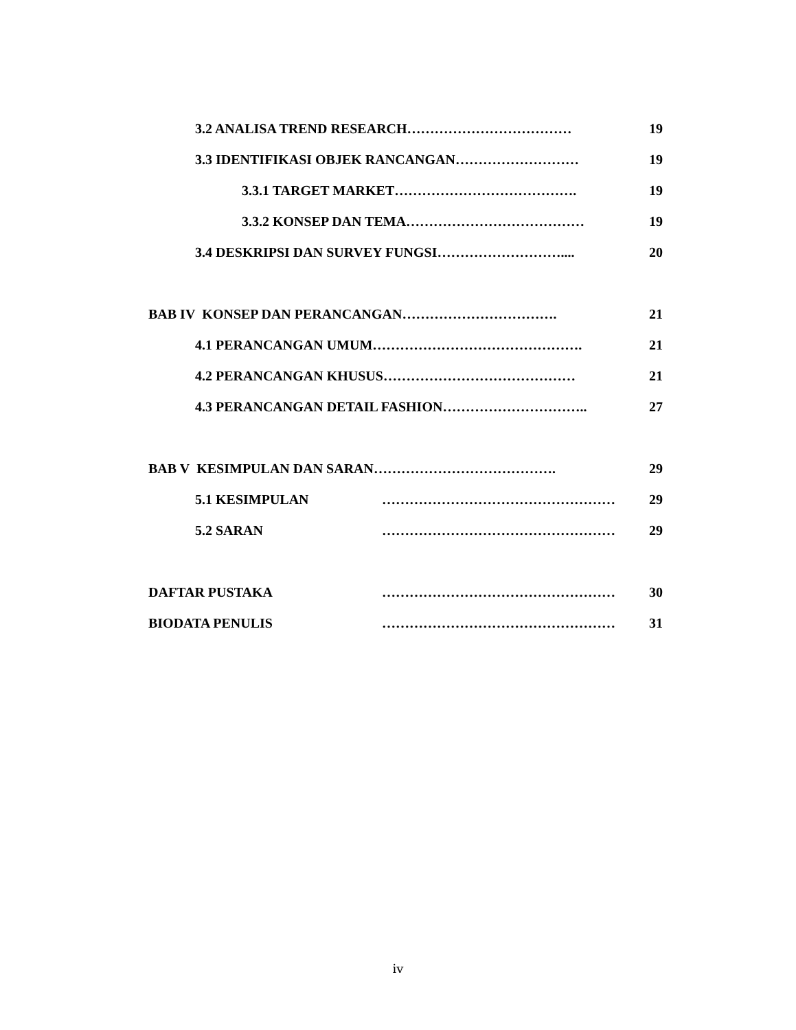3.2 ANALISA TREND RESEARCH……………………………… 19
3.3 IDENTIFIKASI OBJEK RANCANGAN……………………… 19
3.3.1 TARGET MARKET…………………………………. 19
3.3.2 KONSEP DAN TEMA………………………………… 19
3.4 DESKRIPSI DAN SURVEY FUNGSI……………………….... 20
BAB IV KONSEP DAN PERANCANGAN……………………………. 21
4.1 PERANCANGAN UMUM………………………………………. 21
4.2 PERANCANGAN KHUSUS…………………………………… 21
4.3 PERANCANGAN DETAIL FASHION………………………….. 27
BAB V KESIMPULAN DAN SARAN…………………………………. 29
5.1 KESIMPULAN …………………………………………… 29
5.2 SARAN …………………………………………… 29
DAFTAR PUSTAKA …………………………………………… 30
BIODATA PENULIS …………………………………………… 31
iv